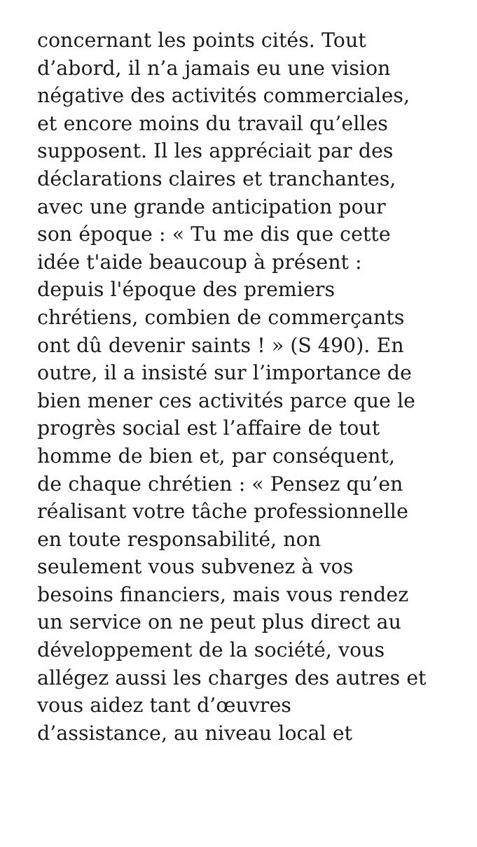concernant les points cités. Tout
d’abord, il n’a jamais eu une vision
négative des activités commerciales,
et encore moins du travail qu’elles
supposent. Il les appréciait par des
déclarations claires et tranchantes,
avec une grande anticipation pour
son époque : « Tu me dis que cette
idée t'aide beaucoup à présent :
depuis l'époque des premiers
chrétiens, combien de commerçants
ont dû devenir saints ! » (S 490). En
outre, il a insisté sur l’importance de
bien mener ces activités parce que le
progrès social est l’affaire de tout
homme de bien et, par conséquent,
de chaque chrétien : « Pensez qu’en
réalisant votre tâche professionnelle
en toute responsabilité, non
seulement vous subvenez à vos
besoins financiers, mais vous rendez
un service on ne peut plus direct au
développement de la société, vous
allégez aussi les charges des autres et
vous aidez tant d’œuvres
d’assistance, au niveau local et